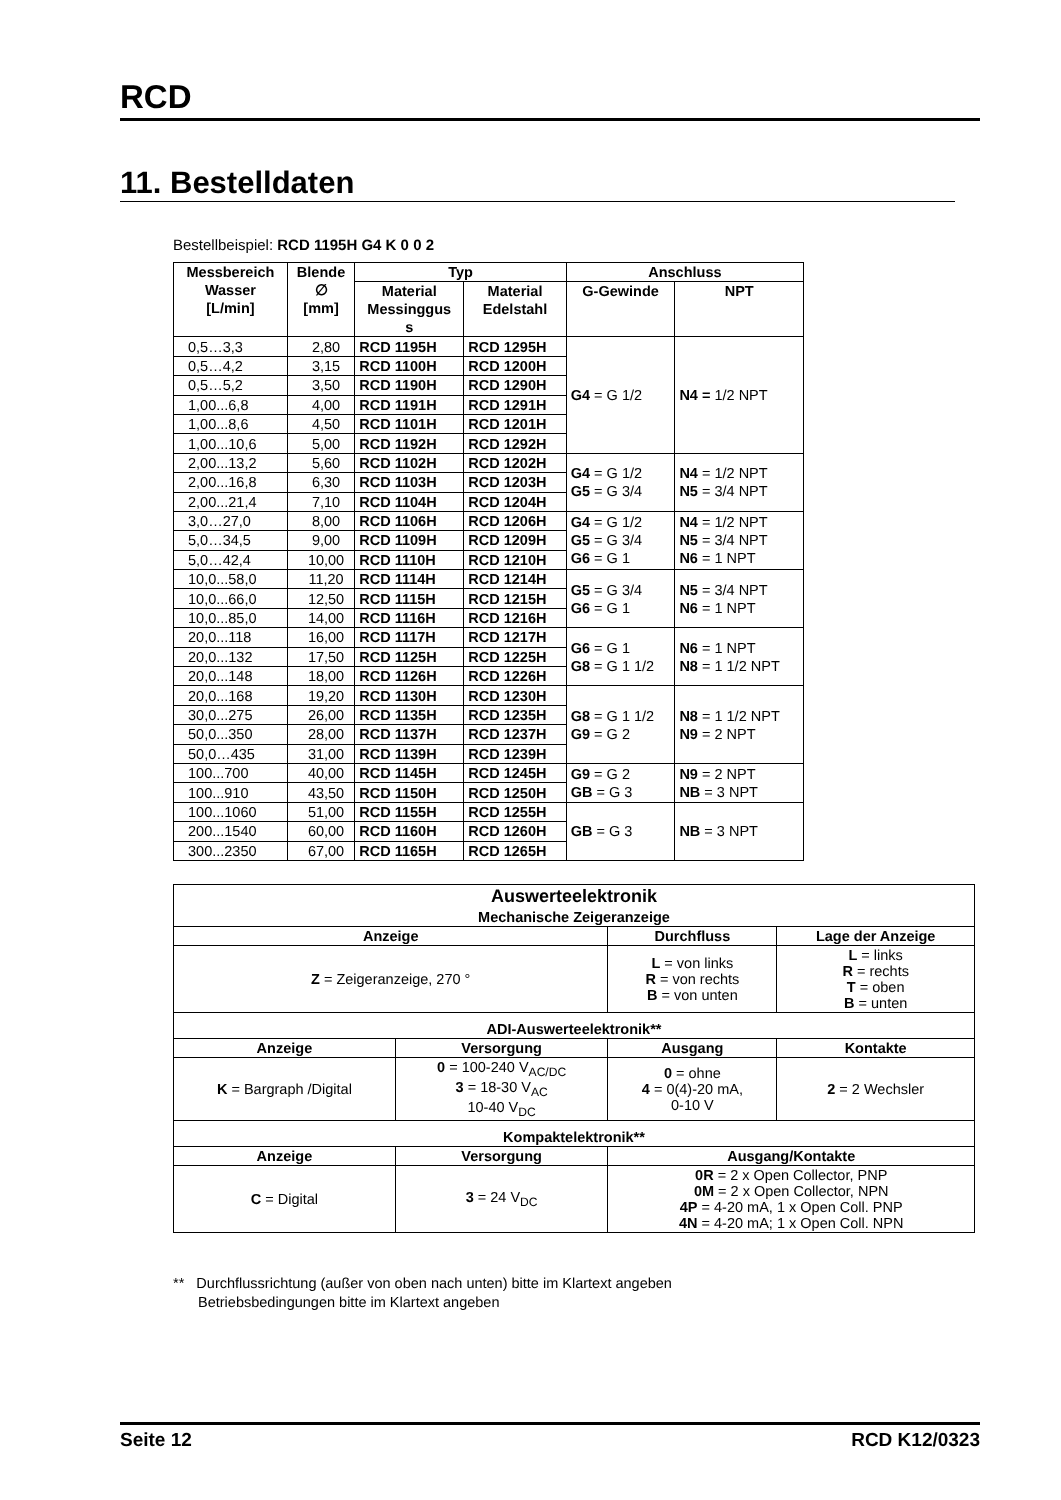RCD
11. Bestelldaten
Bestellbeispiel: RCD 1195H G4 K 0 0 2
| Messbereich Wasser [L/min] | Blende ∅ [mm] | Typ | | Anschluss | |
| --- | --- | --- | --- | --- | --- |
| | | Material Messinggus s | Material Edelstahl | G-Gewinde | NPT |
| 0,5…3,3 | 2,80 | RCD 1195H | RCD 1295H | G4 = G 1/2 | N4 = 1/2 NPT |
| 0,5…4,2 | 3,15 | RCD 1100H | RCD 1200H | | |
| 0,5…5,2 | 3,50 | RCD 1190H | RCD 1290H | | |
| 1,00...6,8 | 4,00 | RCD 1191H | RCD 1291H | | |
| 1,00...8,6 | 4,50 | RCD 1101H | RCD 1201H | | |
| 1,00...10,6 | 5,00 | RCD 1192H | RCD 1292H | | |
| 2,00...13,2 | 5,60 | RCD 1102H | RCD 1202H | G4 = G 1/2 G5 = G 3/4 | N4 = 1/2 NPT N5 = 3/4 NPT |
| 2,00...16,8 | 6,30 | RCD 1103H | RCD 1203H | | |
| 2,00...21,4 | 7,10 | RCD 1104H | RCD 1204H | | |
| 3,0…27,0 | 8,00 | RCD 1106H | RCD 1206H | G4 = G 1/2 G5 = G 3/4 G6 = G 1 | N4 = 1/2 NPT N5 = 3/4 NPT N6 = 1 NPT |
| 5,0…34,5 | 9,00 | RCD 1109H | RCD 1209H | | |
| 5,0…42,4 | 10,00 | RCD 1110H | RCD 1210H | | |
| 10,0...58,0 | 11,20 | RCD 1114H | RCD 1214H | G5 = G 3/4 G6 = G 1 | N5 = 3/4 NPT N6 = 1 NPT |
| 10,0...66,0 | 12,50 | RCD 1115H | RCD 1215H | | |
| 10,0...85,0 | 14,00 | RCD 1116H | RCD 1216H | | |
| 20,0...118 | 16,00 | RCD 1117H | RCD 1217H | G6 = G 1 G8 = G 1 1/2 | N6 = 1 NPT N8 = 1 1/2 NPT |
| 20,0...132 | 17,50 | RCD 1125H | RCD 1225H | | |
| 20,0...148 | 18,00 | RCD 1126H | RCD 1226H | | |
| 20,0...168 | 19,20 | RCD 1130H | RCD 1230H | G8 = G 1 1/2 G9 = G 2 | N8 = 1 1/2 NPT N9 = 2 NPT |
| 30,0...275 | 26,00 | RCD 1135H | RCD 1235H | | |
| 50,0...350 | 28,00 | RCD 1137H | RCD 1237H | | |
| 50,0…435 | 31,00 | RCD 1139H | RCD 1239H | | |
| 100...700 | 40,00 | RCD 1145H | RCD 1245H | G9 = G 2 GB = G 3 | N9 = 2 NPT NB = 3 NPT |
| 100...910 | 43,50 | RCD 1150H | RCD 1250H | | |
| 100...1060 | 51,00 | RCD 1155H | RCD 1255H | GB = G 3 | NB = 3 NPT |
| 200...1540 | 60,00 | RCD 1160H | RCD 1260H | | |
| 300...2350 | 67,00 | RCD 1165H | RCD 1265H | | |
| Auswerteelektronik | | | |
| --- | --- | --- | --- |
| Mechanische Zeigeranzeige | | | |
| Anzeige | | Durchfluss | Lage der Anzeige |
| Z = Zeigeranzeige, 270 ° | | L = von links R = von rechts B = von unten | L = links R = rechts T = oben B = unten |
| ADI-Auswerteelektronik** | | | |
| Anzeige | Versorgung | Ausgang | Kontakte |
| K = Bargraph /Digital | 0 = 100-240 V<sub>AC/DC</sub> 3 = 18-30 V<sub>AC</sub> 10-40 V<sub>DC</sub> | 0 = ohne 4 = 0(4)-20 mA, 0-10 V | 2 = 2 Wechsler |
| Kompaktelektronik** | | | |
| Anzeige | Versorgung | Ausgang/Kontakte | |
| C = Digital | 3 = 24 V<sub>DC</sub> | 0R = 2 x Open Collector, PNP 0M = 2 x Open Collector, NPN 4P = 4-20 mA, 1 x Open Coll. PNP 4N = 4-20 mA; 1 x Open Coll. NPN | |
** Durchflussrichtung (außer von oben nach unten) bitte im Klartext angeben
Betriebsbedingungen bitte im Klartext angeben
Seite 12 RCD K12/0323